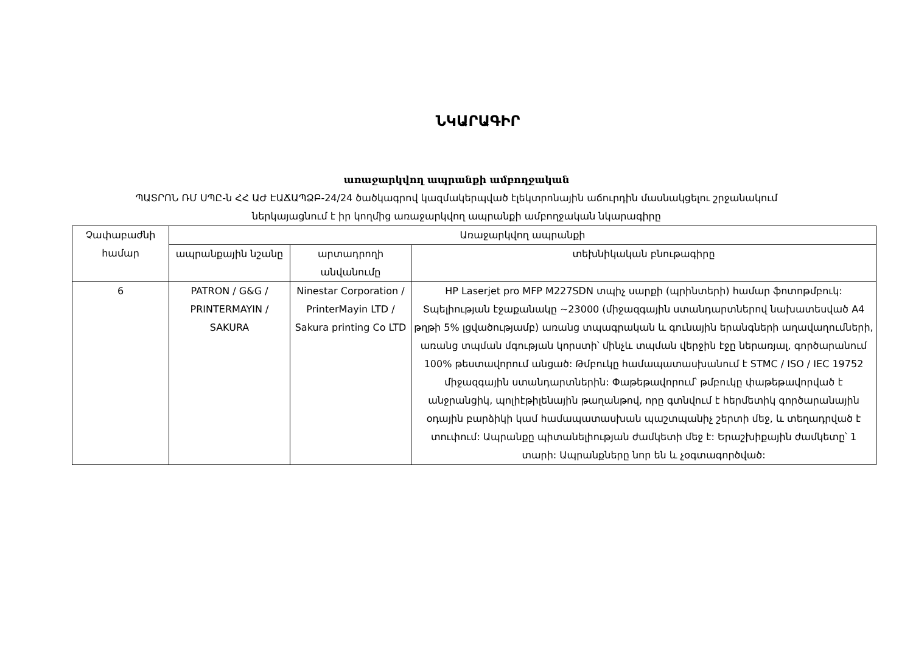ՆԿԱՐԱԳԻՐ
առաջարկվող ապրանքի ամբողջական
ՊԱՏՐՈՆ ՌՄ ՍՊԸ-ն ՀՀ ԱԺ ԷԱՃԱՊՁԲ-24/24 ծածկագրով կազմակերպված էլեկտրոնային աճուրդին մասնակցելու շրջանակում
ներկայացնում է իր կողմից առաջարկվող ապրանքի ամբողջական նկարագիրը
| Չափաբաժնի համար | Առաջարկվող ապրանքի | | |
| --- | --- | --- | --- |
| | ապրանքային նշանը | արտադրողի անվանումը | տեխնիկական բնութագիրը |
| 6 | PATRON / G&G / PRINTERMAYIN / SAKURA | Ninestar Corporation / PrinterMayin LTD / Sakura printing Co LTD | HP Laserjet pro MFP M227SDN տպիչ սարքի (պրինտերի) համար ֆոտոթմբուկ: Տպելիության էջաքանակը ~23000 (միջազգային ստանդարտներով նախատեսված A4 թղթի 5% լցվածությամբ) առանց տպագրական և գունային երանգների աղավաղումների, առանց տպման մգության կորստի՝ մինչև տպման վերջին էջը ներառյալ, գործարանում 100% թեստավորում անցած: Թմբուկը համապատասխանում է STMC / ISO / IEC 19752 միջազգային ստանդարտներին: Փաթեթավորում՝ թմբուկը փաթեթավորված է անջրանցիկ, պոլիէթիլենային թաղանթով, որը գտնվում է հերմետիկ գործարանային օդային բարձիկի կամ համապատասխան պաշտպանիչ շերտի մեջ, և տեղադրված է տուփում: Ապրանքը պիտանելիության ժամկետի մեջ է: Երաշխիքային ժամկետը՝ 1 տարի: Ապրանքները նոր են և չօգտագործված: |